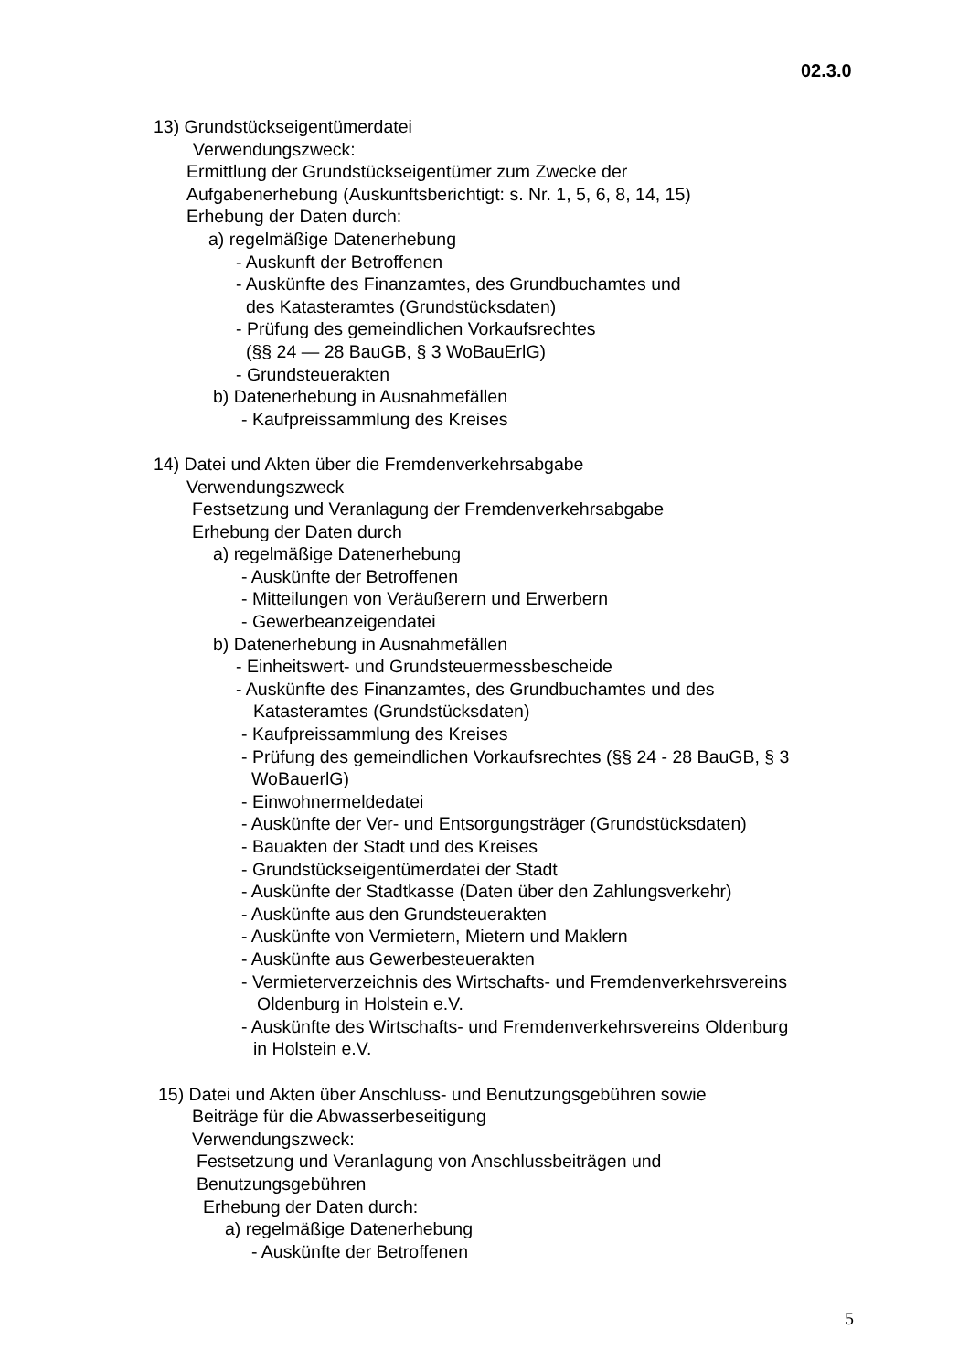02.3.0
13) Grundstückseigentümerdatei
Verwendungszweck:
Ermittlung der Grundstückseigentümer zum Zwecke der
Aufgabenerhebung (Auskunftsberichtigt: s. Nr. 1, 5, 6, 8, 14, 15)
Erhebung der Daten durch:
a) regelmäßige Datenerhebung
- Auskunft der Betroffenen
- Auskünfte des Finanzamtes, des Grundbuchamtes und
des Katasteramtes (Grundstücksdaten)
- Prüfung des gemeindlichen Vorkaufsrechtes
(§§ 24 — 28 BauGB, § 3 WoBauErlG)
- Grundsteuerakten
b) Datenerhebung in Ausnahmefällen
- Kaufpreissammlung des Kreises
14) Datei und Akten über die Fremdenverkehrsabgabe
Verwendungszweck
Festsetzung und Veranlagung der Fremdenverkehrsabgabe
Erhebung der Daten durch
a) regelmäßige Datenerhebung
- Auskünfte der Betroffenen
- Mitteilungen von Veräußerern und Erwerbern
- Gewerbeanzeigendatei
b) Datenerhebung in Ausnahmefällen
- Einheitswert- und Grundsteuermessbescheide
- Auskünfte des Finanzamtes, des Grundbuchamtes und des
Katasteramtes (Grundstücksdaten)
- Kaufpreissammlung des Kreises
- Prüfung des gemeindlichen Vorkaufsrechtes (§§ 24 - 28 BauGB, § 3
WoBauerlG)
- Einwohnermeldedatei
- Auskünfte der Ver- und Entsorgungsträger (Grundstücksdaten)
- Bauakten der Stadt und des Kreises
- Grundstückseigentümerdatei der Stadt
- Auskünfte der Stadtkasse (Daten über den Zahlungsverkehr)
- Auskünfte aus den Grundsteuerakten
- Auskünfte von Vermietern, Mietern und Maklern
- Auskünfte aus Gewerbesteuerakten
- Vermieterverzeichnis des Wirtschafts- und Fremdenverkehrsvereins
Oldenburg in Holstein e.V.
- Auskünfte des Wirtschafts- und Fremdenverkehrsvereins Oldenburg
in Holstein e.V.
15) Datei und Akten über Anschluss- und Benutzungsgebühren sowie
Beiträge für die Abwasserbeseitigung
Verwendungszweck:
Festsetzung und Veranlagung von Anschlussbeiträgen und
Benutzungsgebühren
Erhebung der Daten durch:
a) regelmäßige Datenerhebung
- Auskünfte der Betroffenen
5